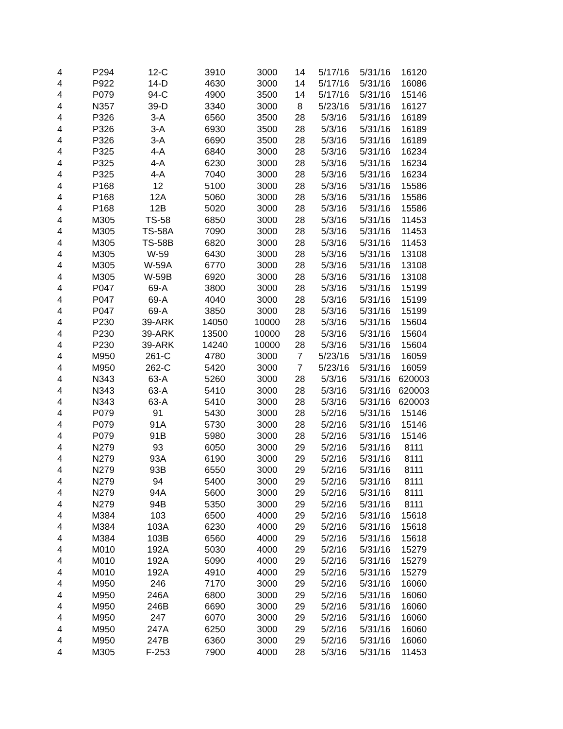| 4 | P294 | 12-C | 3910 | 3000 | 14 | 5/17/16 | 5/31/16 | 16120 |
| 4 | P922 | 14-D | 4630 | 3000 | 14 | 5/17/16 | 5/31/16 | 16086 |
| 4 | P079 | 94-C | 4900 | 3500 | 14 | 5/17/16 | 5/31/16 | 15146 |
| 4 | N357 | 39-D | 3340 | 3000 | 8 | 5/23/16 | 5/31/16 | 16127 |
| 4 | P326 | 3-A | 6560 | 3500 | 28 | 5/3/16 | 5/31/16 | 16189 |
| 4 | P326 | 3-A | 6930 | 3500 | 28 | 5/3/16 | 5/31/16 | 16189 |
| 4 | P326 | 3-A | 6690 | 3500 | 28 | 5/3/16 | 5/31/16 | 16189 |
| 4 | P325 | 4-A | 6840 | 3000 | 28 | 5/3/16 | 5/31/16 | 16234 |
| 4 | P325 | 4-A | 6230 | 3000 | 28 | 5/3/16 | 5/31/16 | 16234 |
| 4 | P325 | 4-A | 7040 | 3000 | 28 | 5/3/16 | 5/31/16 | 16234 |
| 4 | P168 | 12 | 5100 | 3000 | 28 | 5/3/16 | 5/31/16 | 15586 |
| 4 | P168 | 12A | 5060 | 3000 | 28 | 5/3/16 | 5/31/16 | 15586 |
| 4 | P168 | 12B | 5020 | 3000 | 28 | 5/3/16 | 5/31/16 | 15586 |
| 4 | M305 | TS-58 | 6850 | 3000 | 28 | 5/3/16 | 5/31/16 | 11453 |
| 4 | M305 | TS-58A | 7090 | 3000 | 28 | 5/3/16 | 5/31/16 | 11453 |
| 4 | M305 | TS-58B | 6820 | 3000 | 28 | 5/3/16 | 5/31/16 | 11453 |
| 4 | M305 | W-59 | 6430 | 3000 | 28 | 5/3/16 | 5/31/16 | 13108 |
| 4 | M305 | W-59A | 6770 | 3000 | 28 | 5/3/16 | 5/31/16 | 13108 |
| 4 | M305 | W-59B | 6920 | 3000 | 28 | 5/3/16 | 5/31/16 | 13108 |
| 4 | P047 | 69-A | 3800 | 3000 | 28 | 5/3/16 | 5/31/16 | 15199 |
| 4 | P047 | 69-A | 4040 | 3000 | 28 | 5/3/16 | 5/31/16 | 15199 |
| 4 | P047 | 69-A | 3850 | 3000 | 28 | 5/3/16 | 5/31/16 | 15199 |
| 4 | P230 | 39-ARK | 14050 | 10000 | 28 | 5/3/16 | 5/31/16 | 15604 |
| 4 | P230 | 39-ARK | 13500 | 10000 | 28 | 5/3/16 | 5/31/16 | 15604 |
| 4 | P230 | 39-ARK | 14240 | 10000 | 28 | 5/3/16 | 5/31/16 | 15604 |
| 4 | M950 | 261-C | 4780 | 3000 | 7 | 5/23/16 | 5/31/16 | 16059 |
| 4 | M950 | 262-C | 5420 | 3000 | 7 | 5/23/16 | 5/31/16 | 16059 |
| 4 | N343 | 63-A | 5260 | 3000 | 28 | 5/3/16 | 5/31/16 | 620003 |
| 4 | N343 | 63-A | 5410 | 3000 | 28 | 5/3/16 | 5/31/16 | 620003 |
| 4 | N343 | 63-A | 5410 | 3000 | 28 | 5/3/16 | 5/31/16 | 620003 |
| 4 | P079 | 91 | 5430 | 3000 | 28 | 5/2/16 | 5/31/16 | 15146 |
| 4 | P079 | 91A | 5730 | 3000 | 28 | 5/2/16 | 5/31/16 | 15146 |
| 4 | P079 | 91B | 5980 | 3000 | 28 | 5/2/16 | 5/31/16 | 15146 |
| 4 | N279 | 93 | 6050 | 3000 | 29 | 5/2/16 | 5/31/16 | 8111 |
| 4 | N279 | 93A | 6190 | 3000 | 29 | 5/2/16 | 5/31/16 | 8111 |
| 4 | N279 | 93B | 6550 | 3000 | 29 | 5/2/16 | 5/31/16 | 8111 |
| 4 | N279 | 94 | 5400 | 3000 | 29 | 5/2/16 | 5/31/16 | 8111 |
| 4 | N279 | 94A | 5600 | 3000 | 29 | 5/2/16 | 5/31/16 | 8111 |
| 4 | N279 | 94B | 5350 | 3000 | 29 | 5/2/16 | 5/31/16 | 8111 |
| 4 | M384 | 103 | 6500 | 4000 | 29 | 5/2/16 | 5/31/16 | 15618 |
| 4 | M384 | 103A | 6230 | 4000 | 29 | 5/2/16 | 5/31/16 | 15618 |
| 4 | M384 | 103B | 6560 | 4000 | 29 | 5/2/16 | 5/31/16 | 15618 |
| 4 | M010 | 192A | 5030 | 4000 | 29 | 5/2/16 | 5/31/16 | 15279 |
| 4 | M010 | 192A | 5090 | 4000 | 29 | 5/2/16 | 5/31/16 | 15279 |
| 4 | M010 | 192A | 4910 | 4000 | 29 | 5/2/16 | 5/31/16 | 15279 |
| 4 | M950 | 246 | 7170 | 3000 | 29 | 5/2/16 | 5/31/16 | 16060 |
| 4 | M950 | 246A | 6800 | 3000 | 29 | 5/2/16 | 5/31/16 | 16060 |
| 4 | M950 | 246B | 6690 | 3000 | 29 | 5/2/16 | 5/31/16 | 16060 |
| 4 | M950 | 247 | 6070 | 3000 | 29 | 5/2/16 | 5/31/16 | 16060 |
| 4 | M950 | 247A | 6250 | 3000 | 29 | 5/2/16 | 5/31/16 | 16060 |
| 4 | M950 | 247B | 6360 | 3000 | 29 | 5/2/16 | 5/31/16 | 16060 |
| 4 | M305 | F-253 | 7900 | 4000 | 28 | 5/3/16 | 5/31/16 | 11453 |